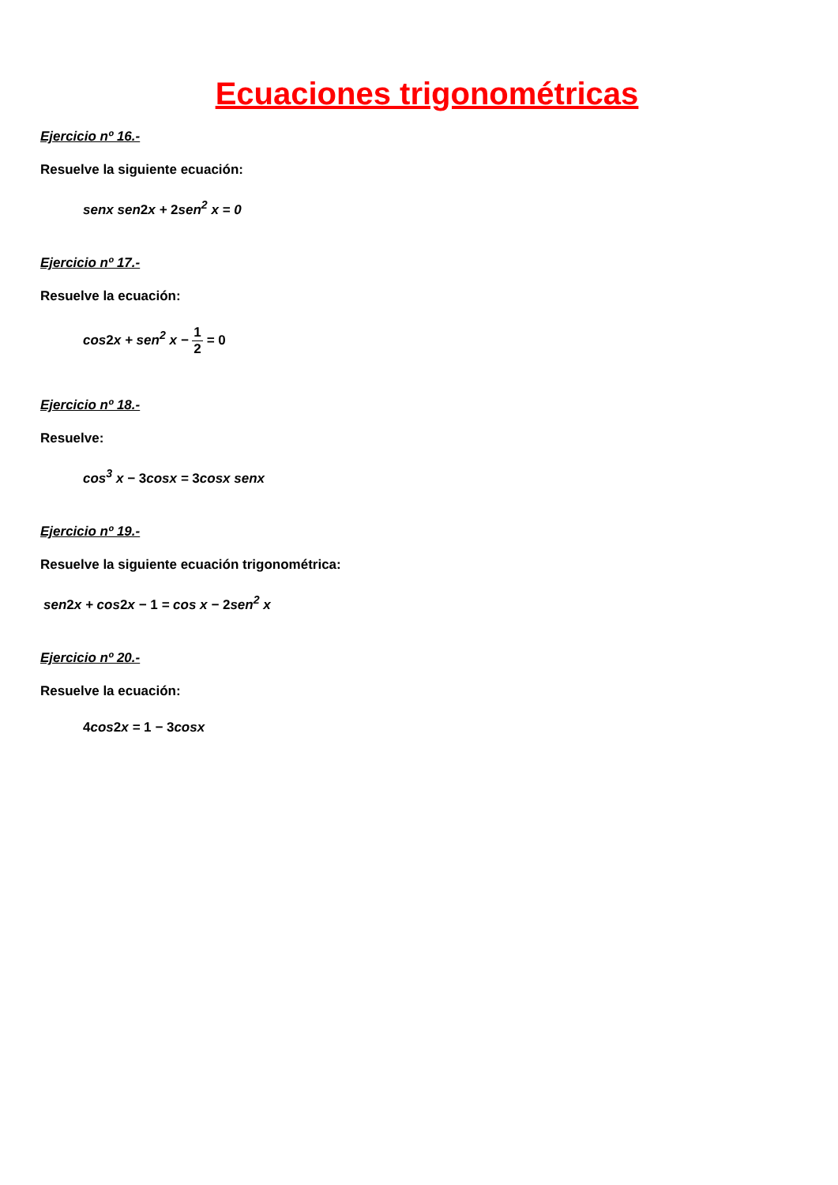Ecuaciones trigonométricas
Ejercicio nº 16.-
Resuelve la siguiente ecuación:
senx sen2x + 2sen<sup>2</sup> x = 0
Ejercicio nº 17.-
Resuelve la ecuación:
cos2x + sen<sup>2</sup> x − 1 2 = 0
Ejercicio nº 18.-
Resuelve:
cos<sup>3</sup> x − 3cosx = 3cosx senx
Ejercicio nº 19.-
Resuelve la siguiente ecuación trigonométrica:
sen2x + cos2x − 1 = cos x − 2sen<sup>2</sup> x
Ejercicio nº 20.-
Resuelve la ecuación:
4cos2x = 1 − 3cosx